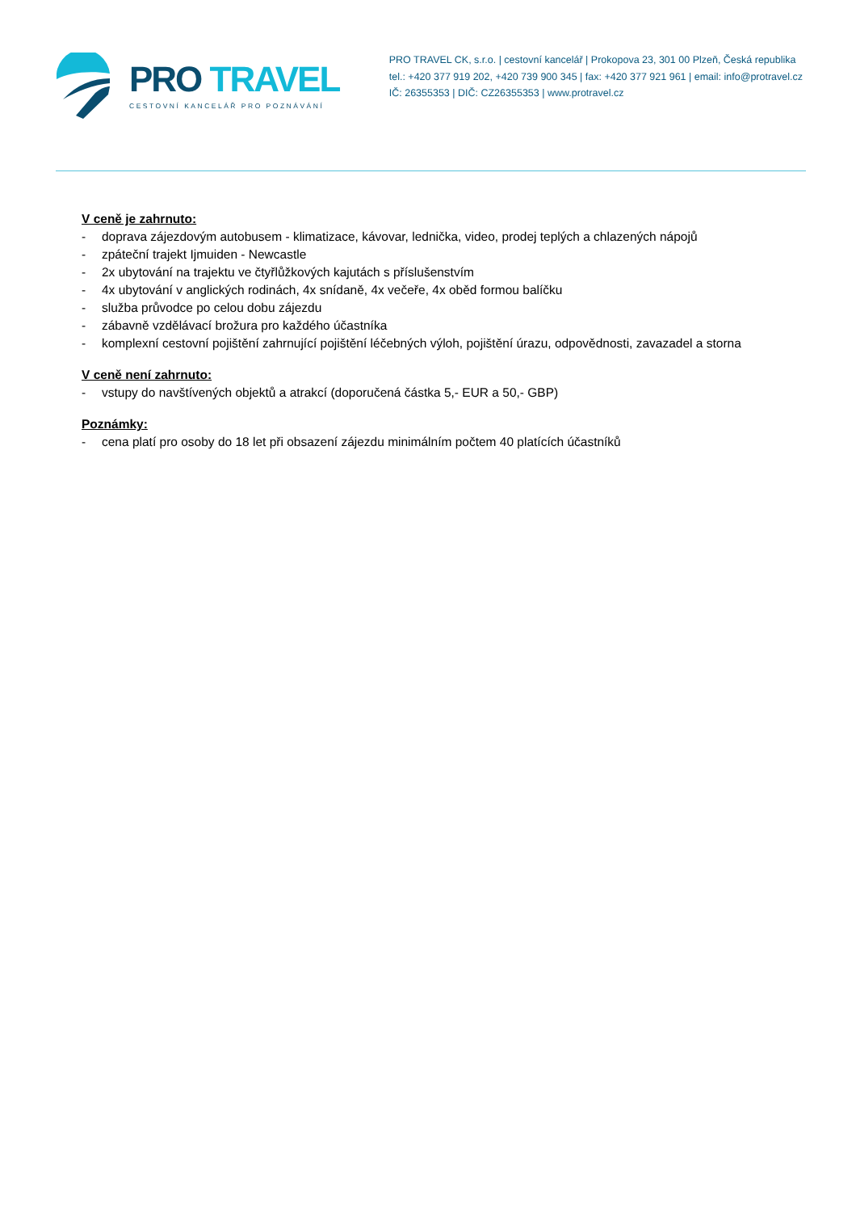PRO TRAVEL
CESTOVNÍ KANCELÁŘ PRO POZNÁVÁNÍ
PRO TRAVEL CK, s.r.o. | cestovní kancelář | Prokopova 23, 301 00 Plzeň, Česká republika
tel.: +420 377 919 202, +420 739 900 345 | fax: +420 377 921 961 | email: info@protravel.cz
IČ: 26355353 | DIČ: CZ26355353 | www.protravel.cz
V ceně je zahrnuto:
- doprava zájezdovým autobusem - klimatizace, kávovar, lednička, video, prodej teplých a chlazených nápojů
- zpáteční trajekt Ijmuiden - Newcastle
- 2x ubytování na trajektu ve čtyřlůžkových kajutách s příslušenstvím
- 4x ubytování v anglických rodinách, 4x snídaně, 4x večeře, 4x oběd formou balíčku
- služba průvodce po celou dobu zájezdu
- zábavně vzdělávací brožura pro každého účastníka
- komplexní cestovní pojištění zahrnující pojištění léčebných výloh, pojištění úrazu, odpovědnosti, zavazadel a storna
V ceně není zahrnuto:
- vstupy do navštívených objektů a atrakcí (doporučená částka 5,- EUR a 50,- GBP)
Poznámky:
- cena platí pro osoby do 18 let při obsazení zájezdu minimálním počtem 40 platících účastníků